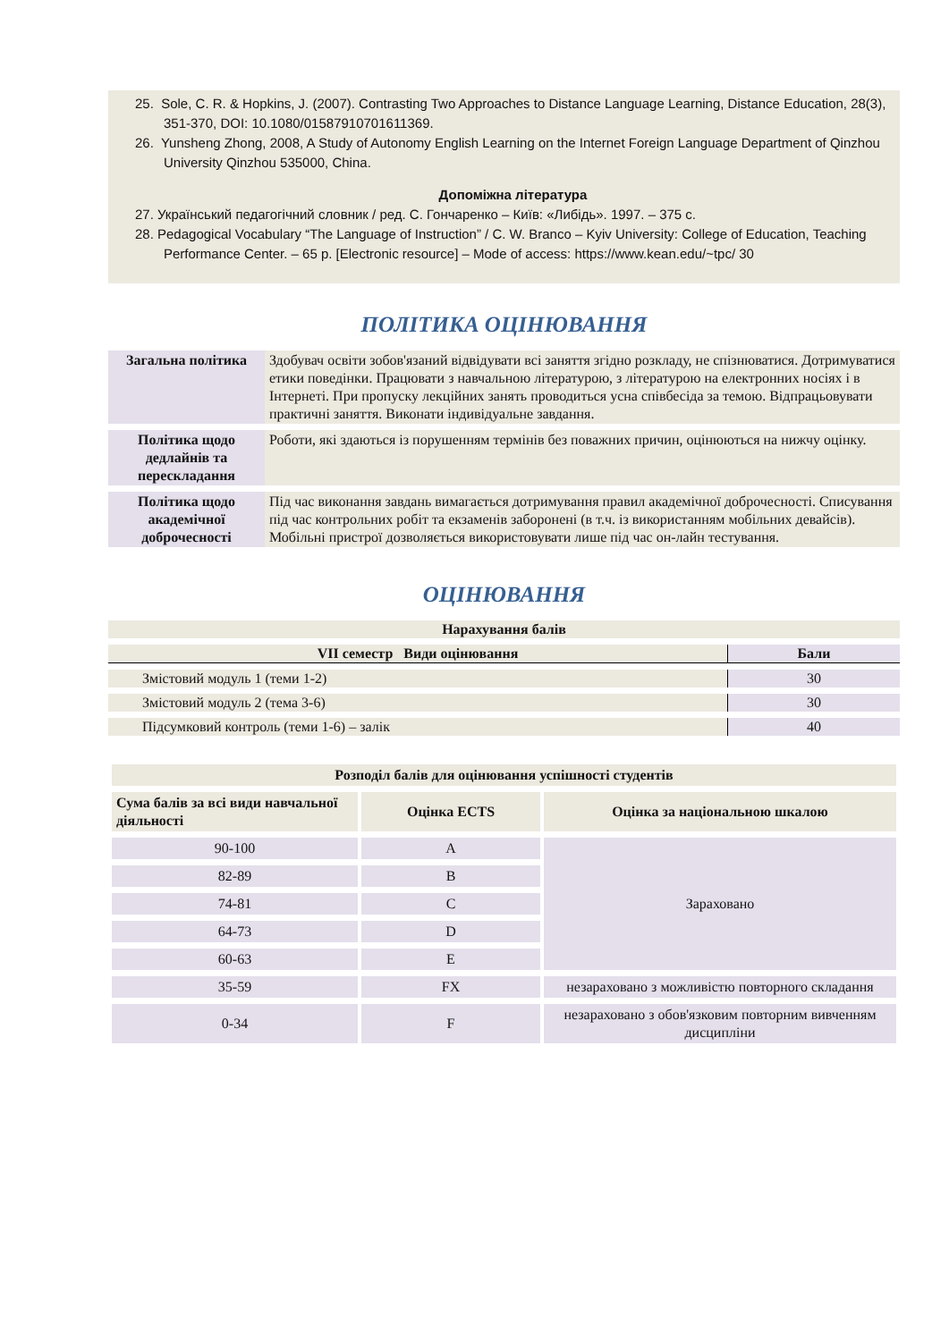25. Sole, C. R. & Hopkins, J. (2007). Contrasting Two Approaches to Distance Language Learning, Distance Education, 28(3), 351-370, DOI: 10.1080/01587910701611369.
26. Yunsheng Zhong, 2008, A Study of Autonomy English Learning on the Internet Foreign Language Department of Qinzhou University Qinzhou 535000, China.
Допоміжна література
27. Український педагогічний словник / ред. С. Гончаренко – Київ: «Либідь». 1997. – 375 с.
28. Pedagogical Vocabulary “The Language of Instruction” / C. W. Branco – Kyiv University: College of Education, Teaching Performance Center. – 65 p. [Electronic resource] – Mode of access: https://www.kean.edu/~tpc/ 30
ПОЛІТИКА ОЦІНЮВАННЯ
| Загальна політика | Здобувач освіти зобов'язаний відвідувати всі заняття згідно розкладу, не спізнюватися. Дотримуватися етики поведінки. Працювати з навчальною літературою, з літературою на електронних носіях і в Інтернеті. При пропуску лекційних занять проводиться усна співбесіда за темою. Відпрацьовувати практичні заняття. Виконати індивідуальне завдання. |
| Політика щодо дедлайнів та перескладання | Роботи, які здаються із порушенням термінів без поважних причин, оцінюються на нижчу оцінку. |
| Політика щодо академічної доброчесності | Під час виконання завдань вимагається дотримування правил академічної доброчесності. Списування під час контрольних робіт та екзаменів заборонені (в т.ч. із використанням мобільних девайсів). Мобільні пристрої дозволяється використовувати лише під час он-лайн тестування. |
ОЦІНЮВАННЯ
| Нарахування балів | |
| --- | --- |
| VII семестр Види оцінювання | Бали |
| Змістовий модуль 1 (теми 1-2) | 30 |
| Змістовий модуль 2 (тема 3-6) | 30 |
| Підсумковий контроль (теми 1-6) – залік | 40 |
| Розподіл балів для оцінювання успішності студентів | | |
| --- | --- | --- |
| Сума балів за всі види навчальної діяльності | Оцінка ECTS | Оцінка за національною шкалою |
| 90-100 | A | Зараховано |
| 82-89 | B | |
| 74-81 | C | |
| 64-73 | D | |
| 60-63 | E | |
| 35-59 | FX | незараховано з можливістю повторного складання |
| 0-34 | F | незараховано з обов'язковим повторним вивченням дисципліни |